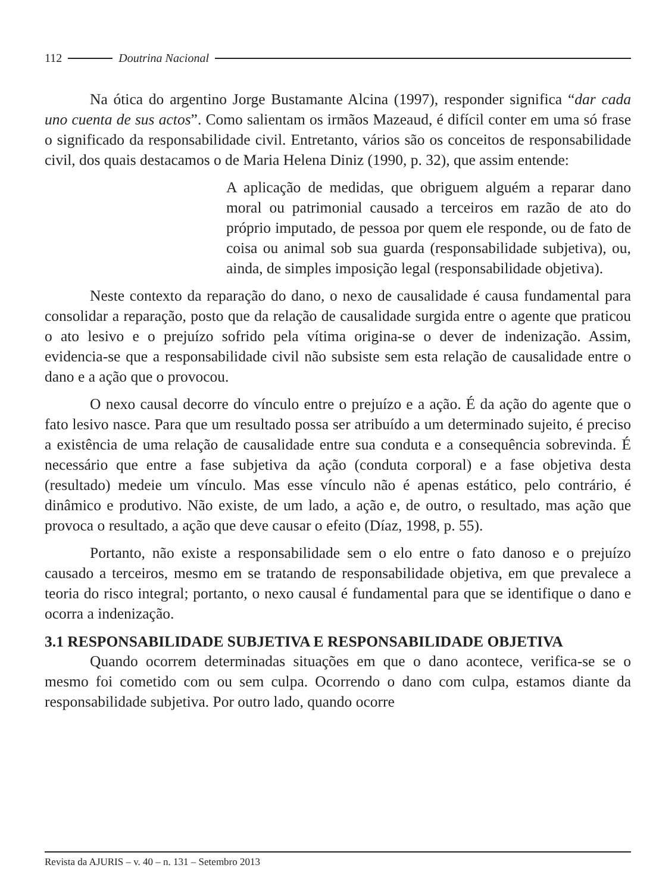112 Doutrina Nacional
Na ótica do argentino Jorge Bustamante Alcina (1997), responder significa “dar cada uno cuenta de sus actos”. Como salientam os irmãos Mazeaud, é difícil conter em uma só frase o significado da responsabilidade civil. Entretanto, vários são os conceitos de responsabilidade civil, dos quais destacamos o de Maria Helena Diniz (1990, p. 32), que assim entende:
A aplicação de medidas, que obriguem alguém a reparar dano moral ou patrimonial causado a terceiros em razão de ato do próprio imputado, de pessoa por quem ele responde, ou de fato de coisa ou animal sob sua guarda (responsabilidade subjetiva), ou, ainda, de simples imposição legal (responsabilidade objetiva).
Neste contexto da reparação do dano, o nexo de causalidade é causa fundamental para consolidar a reparação, posto que da relação de causalidade surgida entre o agente que praticou o ato lesivo e o prejuízo sofrido pela vítima origina-se o dever de indenização. Assim, evidencia-se que a responsabilidade civil não subsiste sem esta relação de causalidade entre o dano e a ação que o provocou.
O nexo causal decorre do vínculo entre o prejuízo e a ação. É da ação do agente que o fato lesivo nasce. Para que um resultado possa ser atribuído a um determinado sujeito, é preciso a existência de uma relação de causalidade entre sua conduta e a consequência sobrevinda. É necessário que entre a fase subjetiva da ação (conduta corporal) e a fase objetiva desta (resultado) medeie um vínculo. Mas esse vínculo não é apenas estático, pelo contrário, é dinâmico e produtivo. Não existe, de um lado, a ação e, de outro, o resultado, mas ação que provoca o resultado, a ação que deve causar o efeito (Díaz, 1998, p. 55).
Portanto, não existe a responsabilidade sem o elo entre o fato danoso e o prejuízo causado a terceiros, mesmo em se tratando de responsabilidade objetiva, em que prevalece a teoria do risco integral; portanto, o nexo causal é fundamental para que se identifique o dano e ocorra a indenização.
3.1 RESPONSABILIDADE SUBJETIVA E RESPONSABILIDADE OBJETIVA
Quando ocorrem determinadas situações em que o dano acontece, verifica-se se o mesmo foi cometido com ou sem culpa. Ocorrendo o dano com culpa, estamos diante da responsabilidade subjetiva. Por outro lado, quando ocorre
Revista da AJURIS – v. 40 – n. 131 – Setembro 2013